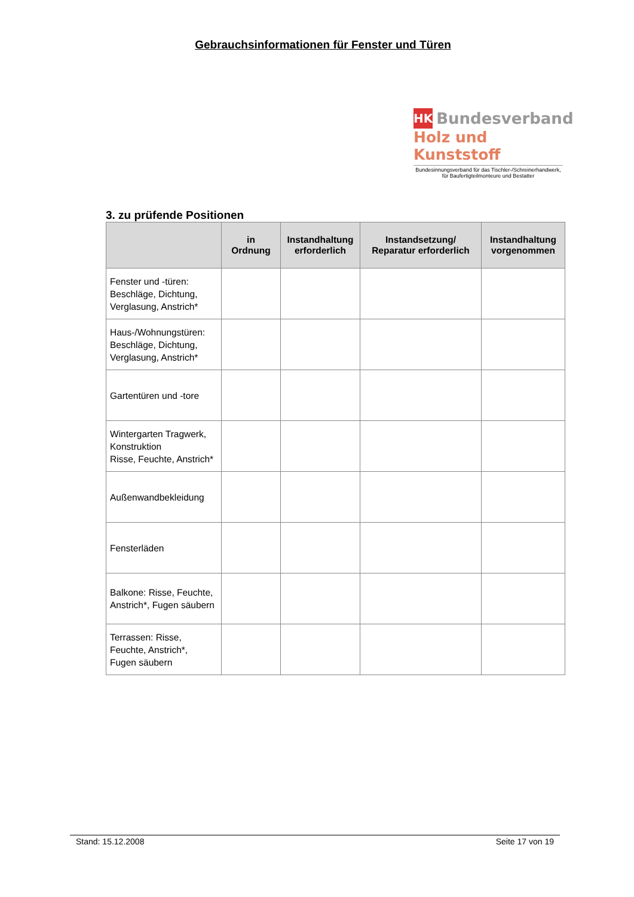Gebrauchsinformationen für Fenster und Türen
HK Bundesverband
Holz und Kunststoff
Bundesinnungsverband für das Tischler-/Schreinerhandwerk,
für Baufertigteilmonteure und Bestatter
3. zu prüfende Positionen
| | in Ordnung | Instandhaltung erforderlich | Instandsetzung/ Reparatur erforderlich | Instandhaltung vorgenommen |
| --- | --- | --- | --- | --- |
| Fenster und -türen: Beschläge, Dichtung, Verglasung, Anstrich* | | | | |
| Haus-/Wohnungstüren: Beschläge, Dichtung, Verglasung, Anstrich* | | | | |
| Gartentüren und -tore | | | | |
| Wintergarten Tragwerk, Konstruktion Risse, Feuchte, Anstrich* | | | | |
| Außenwandbekleidung | | | | |
| Fensterläden | | | | |
| Balkone: Risse, Feuchte, Anstrich*, Fugen säubern | | | | |
| Terrassen: Risse, Feuchte, Anstrich*, Fugen säubern | | | | |
Stand: 15.12.2008 Seite 17 von 19